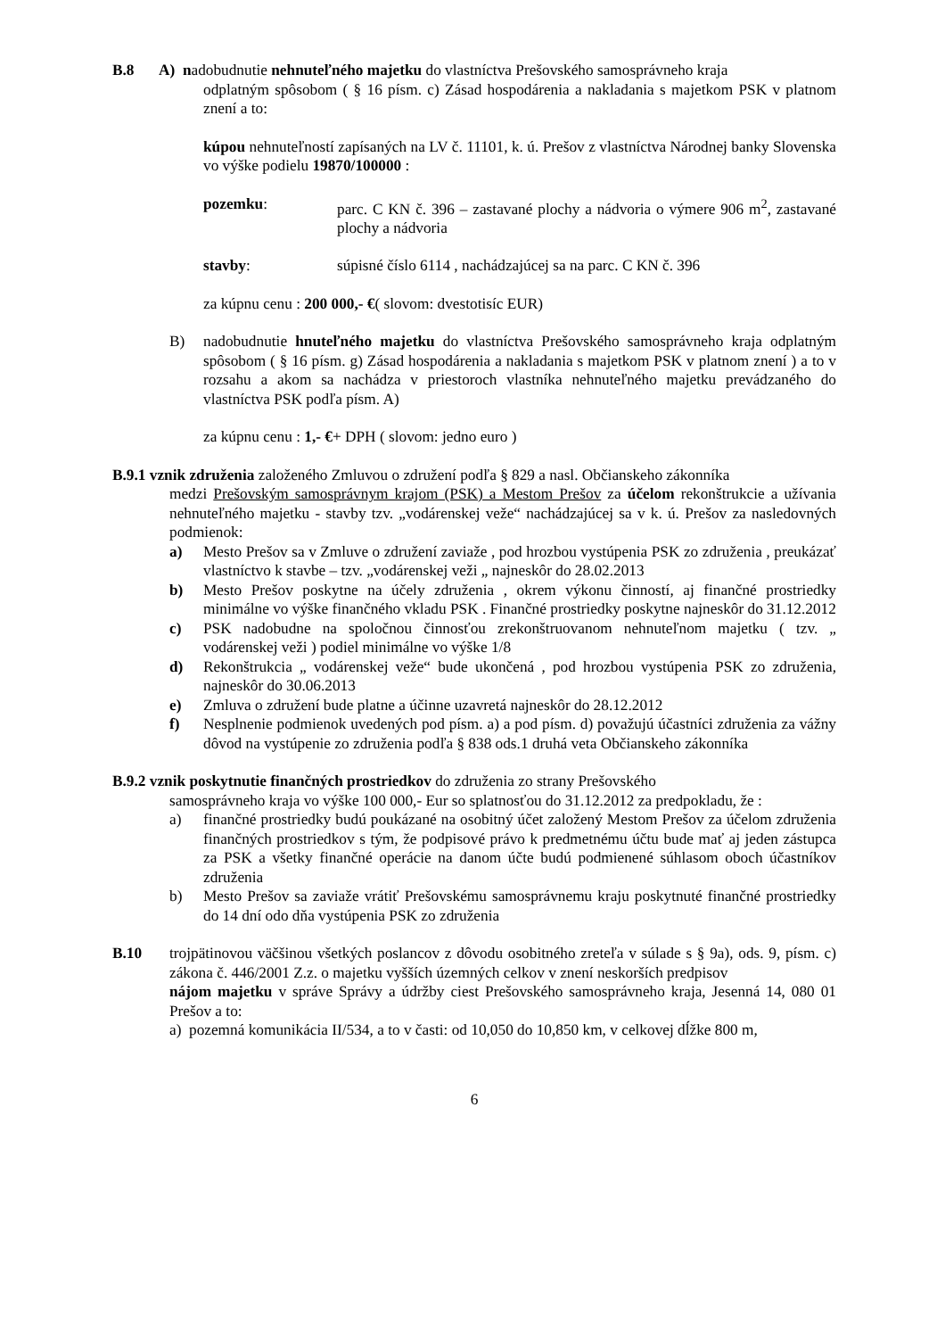B.8 A) nadobudnutie nehnuteľného majetku do vlastníctva Prešovského samosprávneho kraja
odplatným spôsobom ( § 16 písm. c) Zásad hospodárenia a nakladania s majetkom PSK v platnom znení a to:
kúpou nehnuteľností zapísaných na LV č. 11101, k. ú. Prešov z vlastníctva Národnej banky Slovenska vo výške podielu 19870/100000 :
pozemku: parc. C KN č. 396 – zastavané plochy a nádvoria o výmere 906 m<sup>2</sup>, zastavané plochy a nádvoria
stavby: súpisné číslo 6114 , nachádzajúcej sa na parc. C KN č. 396
za kúpnu cenu : 200 000,- €( slovom: dvestotisíc EUR)
B) nadobudnutie hnuteľného majetku do vlastníctva Prešovského samosprávneho kraja odplatným spôsobom ( § 16 písm. g) Zásad hospodárenia a nakladania s majetkom PSK v platnom znení ) a to v rozsahu a akom sa nachádza v priestoroch vlastníka nehnuteľného majetku prevádzaného do vlastníctva PSK podľa písm. A)
za kúpnu cenu : 1,- €+ DPH ( slovom: jedno euro )
B.9.1 vznik združenia založeného Zmluvou o združení podľa § 829 a nasl. Občianskeho zákonníka
medzi Prešovským samosprávnym krajom (PSK) a Mestom Prešov za účelom rekonštrukcie a užívania nehnuteľného majetku - stavby tzv. „vodárenskej veže“ nachádzajúcej sa v k. ú. Prešov za nasledovných podmienok:
a) Mesto Prešov sa v Zmluve o združení zaviaže , pod hrozbou vystúpenia PSK zo združenia , preukázať vlastníctvo k stavbe – tzv. „vodárenskej veži „ najneskôr do 28.02.2013
b) Mesto Prešov poskytne na účely združenia , okrem výkonu činností, aj finančné prostriedky minimálne vo výške finančného vkladu PSK . Finančné prostriedky poskytne najneskôr do 31.12.2012
c) PSK nadobudne na spoločnou činnosťou zrekonštruovanom nehnuteľnom majetku ( tzv. „ vodárenskej veži ) podiel minimálne vo výške 1/8
d) Rekonštrukcia „ vodárenskej veže“ bude ukončená , pod hrozbou vystúpenia PSK zo združenia, najneskôr do 30.06.2013
e) Zmluva o združení bude platne a účinne uzavretá najneskôr do 28.12.2012
f) Nesplnenie podmienok uvedených pod písm. a) a pod písm. d) považujú účastníci združenia za vážny dôvod na vystúpenie zo združenia podľa § 838 ods.1 druhá veta Občianskeho zákonníka
B.9.2 vznik poskytnutie finančných prostriedkov do združenia zo strany Prešovského
samosprávneho kraja vo výške 100 000,- Eur so splatnosťou do 31.12.2012 za predpokladu, že :
a) finančné prostriedky budú poukázané na osobitný účet založený Mestom Prešov za účelom združenia finančných prostriedkov s tým, že podpisové právo k predmetnému účtu bude mať aj jeden zástupca za PSK a všetky finančné operácie na danom účte budú podmienené súhlasom oboch účastníkov združenia
b) Mesto Prešov sa zaviaže vrátiť Prešovskému samosprávnemu kraju poskytnuté finančné prostriedky do 14 dní odo dňa vystúpenia PSK zo združenia
B.10 trojpätinovou väčšinou všetkých poslancov z dôvodu osobitného zreteľa v súlade s § 9a), ods. 9, písm. c) zákona č. 446/2001 Z.z. o majetku vyšších územných celkov v znení neskorších predpisov
nájom majetku v správe Správy a údržby ciest Prešovského samosprávneho kraja, Jesenná 14, 080 01 Prešov a to:
a) pozemná komunikácia II/534, a to v časti: od 10,050 do 10,850 km, v celkovej dĺžke 800 m,
6